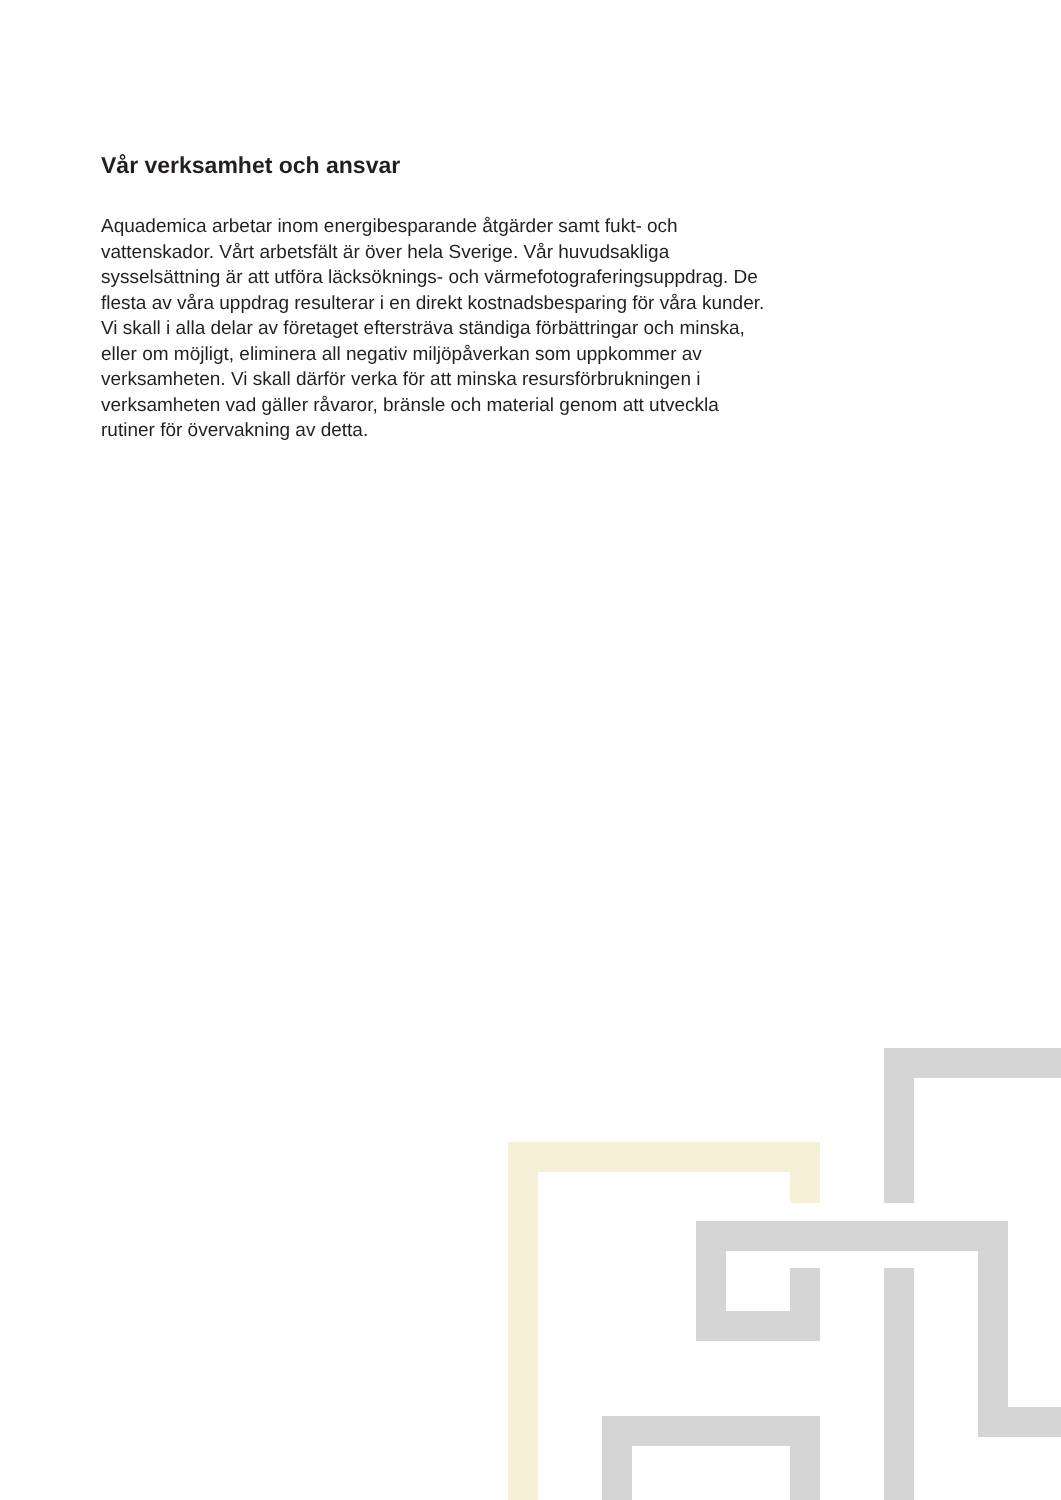Vår verksamhet och ansvar
Aquademica arbetar inom energibesparande åtgärder samt fukt- och vattenskador. Vårt arbetsfält är över hela Sverige. Vår huvud­sakliga sysselsättning är att utföra läcksöknings- och värmefoto­graferingsuppdrag. De flesta av våra uppdrag resulterar i en direkt kostnadsbesparing för våra kunder. Vi skall i alla delar av företaget eftersträva ständiga förbättringar och minska, eller om möjligt, eliminera all negativ miljöpåverkan som uppkommer av verksam­heten. Vi skall därför verka för att minska resursförbrukningen i verksamheten vad gäller råvaror, bränsle och material genom att utveckla rutiner för övervakning av detta.